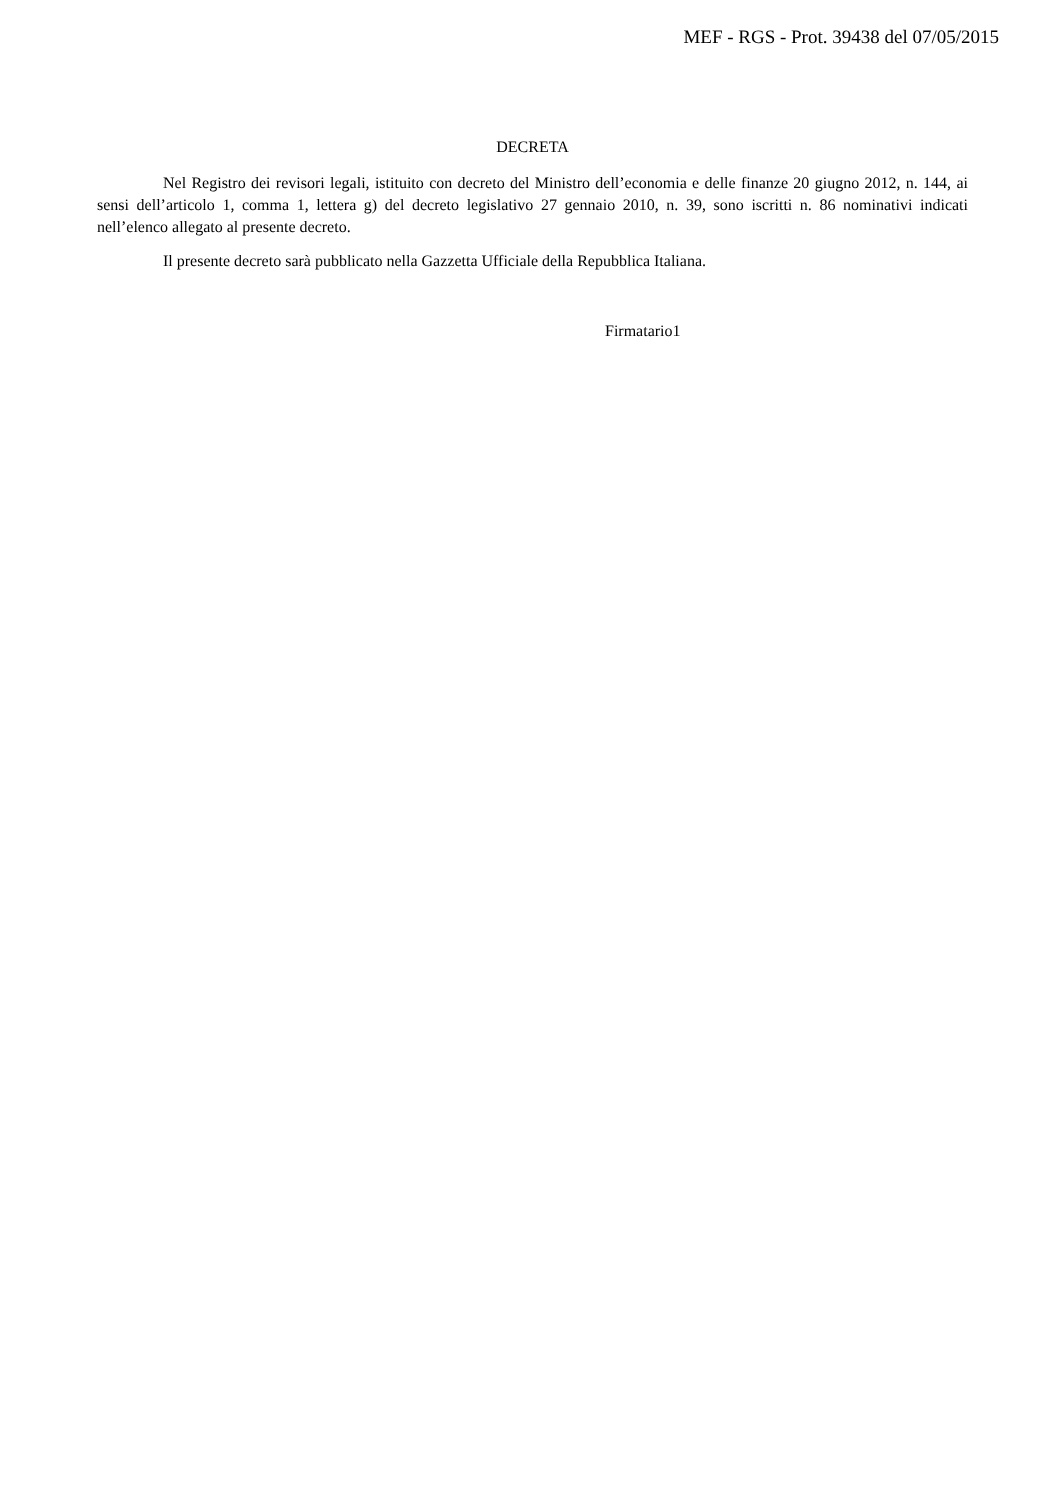MEF - RGS - Prot. 39438 del 07/05/2015
DECRETA
Nel Registro dei revisori legali, istituito con decreto del Ministro dell’economia e delle finanze 20 giugno 2012, n. 144, ai sensi dell’articolo 1, comma 1, lettera g) del decreto legislativo 27 gennaio 2010, n. 39, sono iscritti n. 86 nominativi indicati nell’elenco allegato al presente decreto.
Il presente decreto sarà pubblicato nella Gazzetta Ufficiale della Repubblica Italiana.
Firmatario1